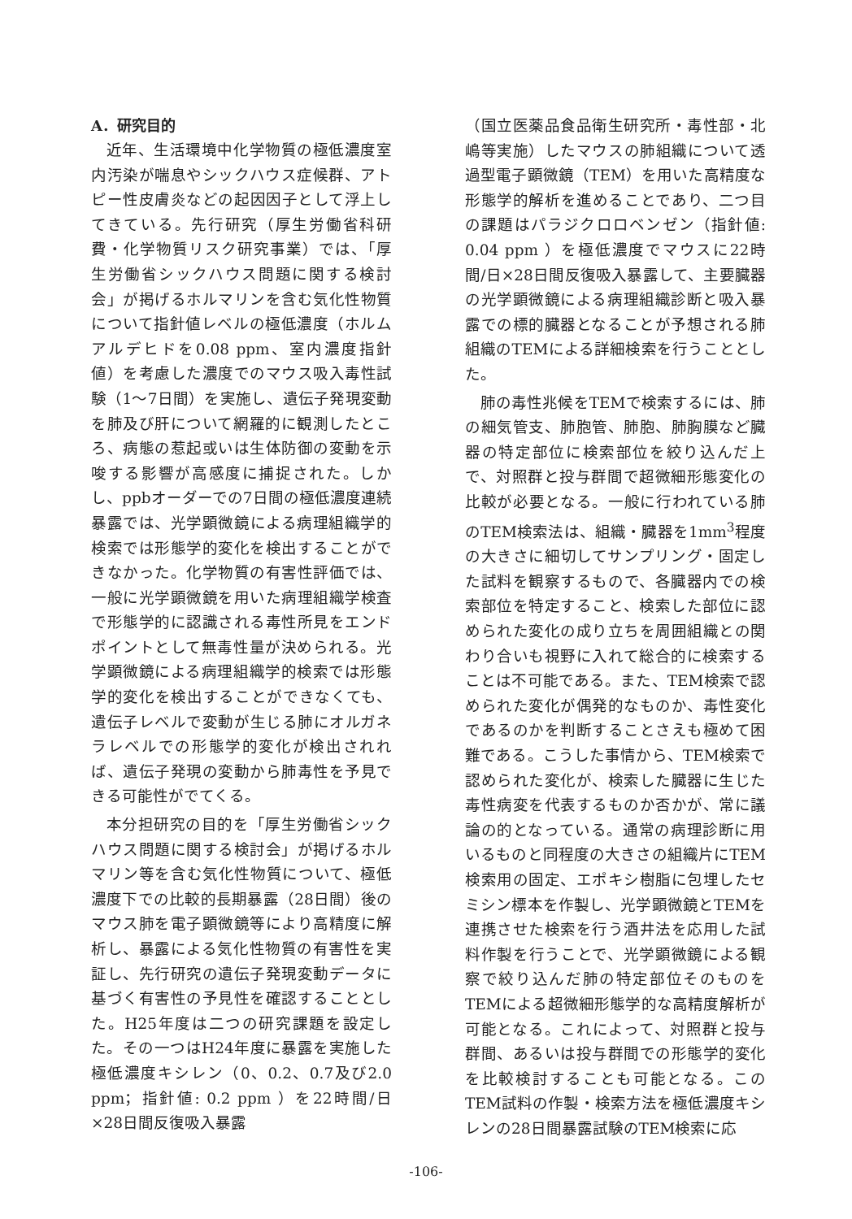A．研究目的
近年、生活環境中化学物質の極低濃度室内汚染が喘息やシックハウス症候群、アトピー性皮膚炎などの起因因子として浮上してきている。先行研究（厚生労働省科研費・化学物質リスク研究事業）では、「厚生労働省シックハウス問題に関する検討会」が掲げるホルマリンを含む気化性物質について指針値レベルの極低濃度（ホルムアルデヒドを0.08 ppm、室内濃度指針値）を考慮した濃度でのマウス吸入毒性試験（1〜7日間）を実施し、遺伝子発現変動を肺及び肝について網羅的に観測したところ、病態の惹起或いは生体防御の変動を示唆する影響が高感度に捕捉された。しかし、ppbオーダーでの7日間の極低濃度連続暴露では、光学顕微鏡による病理組織学的検索では形態学的変化を検出することができなかった。化学物質の有害性評価では、一般に光学顕微鏡を用いた病理組織学検査で形態学的に認識される毒性所見をエンドポイントとして無毒性量が決められる。光学顕微鏡による病理組織学的検索では形態学的変化を検出することができなくても、遺伝子レベルで変動が生じる肺にオルガネラレベルでの形態学的変化が検出されれば、遺伝子発現の変動から肺毒性を予見できる可能性がでてくる。
本分担研究の目的を「厚生労働省シックハウス問題に関する検討会」が掲げるホルマリン等を含む気化性物質について、極低濃度下での比較的長期暴露（28日間）後のマウス肺を電子顕微鏡等により高精度に解析し、暴露による気化性物質の有害性を実証し、先行研究の遺伝子発現変動データに基づく有害性の予見性を確認することとした。H25年度は二つの研究課題を設定した。その一つはH24年度に暴露を実施した極低濃度キシレン（0、0.2、0.7及び2.0 ppm；指針値: 0.2 ppm ）を22時間/日×28日間反復吸入暴露
（国立医薬品食品衛生研究所・毒性部・北嶋等実施）したマウスの肺組織について透過型電子顕微鏡（TEM）を用いた高精度な形態学的解析を進めることであり、二つ目の課題はパラジクロロベンゼン（指針値: 0.04 ppm ）を極低濃度でマウスに22時間/日×28日間反復吸入暴露して、主要臓器の光学顕微鏡による病理組織診断と吸入暴露での標的臓器となることが予想される肺組織のTEMによる詳細検索を行うこととした。
肺の毒性兆候をTEMで検索するには、肺の細気管支、肺胞管、肺胞、肺胸膜など臓器の特定部位に検索部位を絞り込んだ上で、対照群と投与群間で超微細形態変化の比較が必要となる。一般に行われている肺のTEM検索法は、組織・臓器を1mm<sup>3</sup>程度の大きさに細切してサンプリング・固定した試料を観察するもので、各臓器内での検索部位を特定すること、検索した部位に認められた変化の成り立ちを周囲組織との関わり合いも視野に入れて総合的に検索することは不可能である。また、TEM検索で認められた変化が偶発的なものか、毒性変化であるのかを判断することさえも極めて困難である。こうした事情から、TEM検索で認められた変化が、検索した臓器に生じた毒性病変を代表するものか否かが、常に議論の的となっている。通常の病理診断に用いるものと同程度の大きさの組織片にTEM検索用の固定、エポキシ樹脂に包埋したセミシン標本を作製し、光学顕微鏡とTEMを連携させた検索を行う酒井法を応用した試料作製を行うことで、光学顕微鏡による観察で絞り込んだ肺の特定部位そのものをTEMによる超微細形態学的な高精度解析が可能となる。これによって、対照群と投与群間、あるいは投与群間での形態学的変化を比較検討することも可能となる。このTEM試料の作製・検索方法を極低濃度キシレンの28日間暴露試験のTEM検索に応
-106-